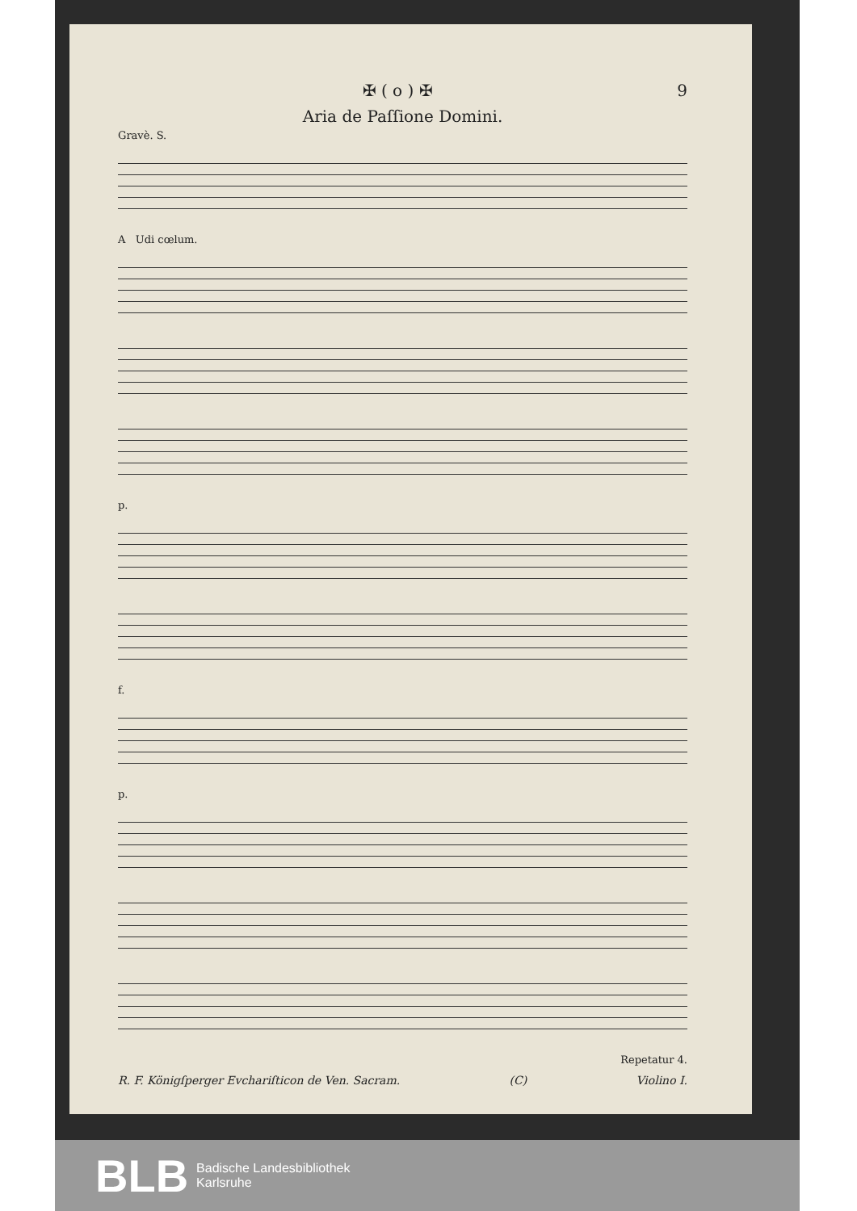✠ ( o ) ✠ 9
Aria de Paſſione Domini.
Gravè. S.
A Udi cœlum.
p.
f.
p.
Repetatur 4.
R. F. Königſperger Evchariſticon de Ven. Sacram. (C) Violino I.
BLB Badische Landesbibliothek
Karlsruhe